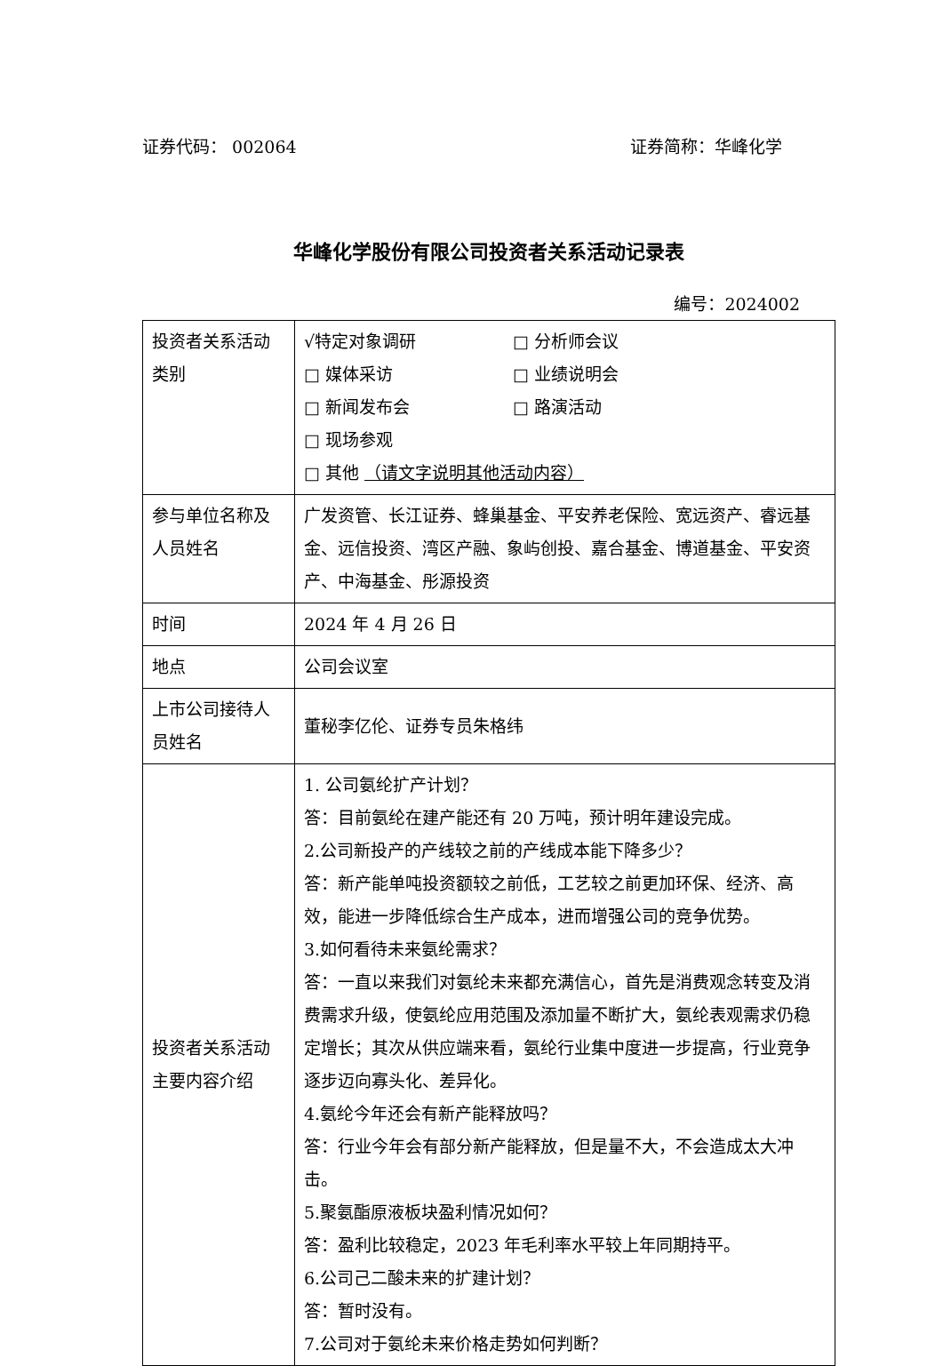证券代码： 002064 证券简称：华峰化学
华峰化学股份有限公司投资者关系活动记录表
编号：2024002
| 投资者关系活动类别 | √特定对象调研 □ 分析师会议 □ 媒体采访 □ 业绩说明会 □ 新闻发布会 □ 路演活动 □ 现场参观 □ 其他 （请文字说明其他活动内容） |
| 参与单位名称及人员姓名 | 广发资管、长江证券、蜂巢基金、平安养老保险、宽远资产、睿远基金、远信投资、湾区产融、象屿创投、嘉合基金、博道基金、平安资产、中海基金、彤源投资 |
| 时间 | 2024 年 4 月 26 日 |
| 地点 | 公司会议室 |
| 上市公司接待人员姓名 | 董秘李亿伦、证券专员朱格纬 |
| 投资者关系活动主要内容介绍 | 1. 公司氨纶扩产计划？ 答：目前氨纶在建产能还有 20 万吨，预计明年建设完成。 2.公司新投产的产线较之前的产线成本能下降多少？ 答：新产能单吨投资额较之前低，工艺较之前更加环保、经济、高效，能进一步降低综合生产成本，进而增强公司的竞争优势。 3.如何看待未来氨纶需求？ 答：一直以来我们对氨纶未来都充满信心，首先是消费观念转变及消费需求升级，使氨纶应用范围及添加量不断扩大，氨纶表观需求仍稳定增长；其次从供应端来看，氨纶行业集中度进一步提高，行业竞争逐步迈向寡头化、差异化。 4.氨纶今年还会有新产能释放吗？ 答：行业今年会有部分新产能释放，但是量不大，不会造成太大冲击。 5.聚氨酯原液板块盈利情况如何？ 答：盈利比较稳定，2023 年毛利率水平较上年同期持平。 6.公司己二酸未来的扩建计划？ 答：暂时没有。 7.公司对于氨纶未来价格走势如何判断？ |